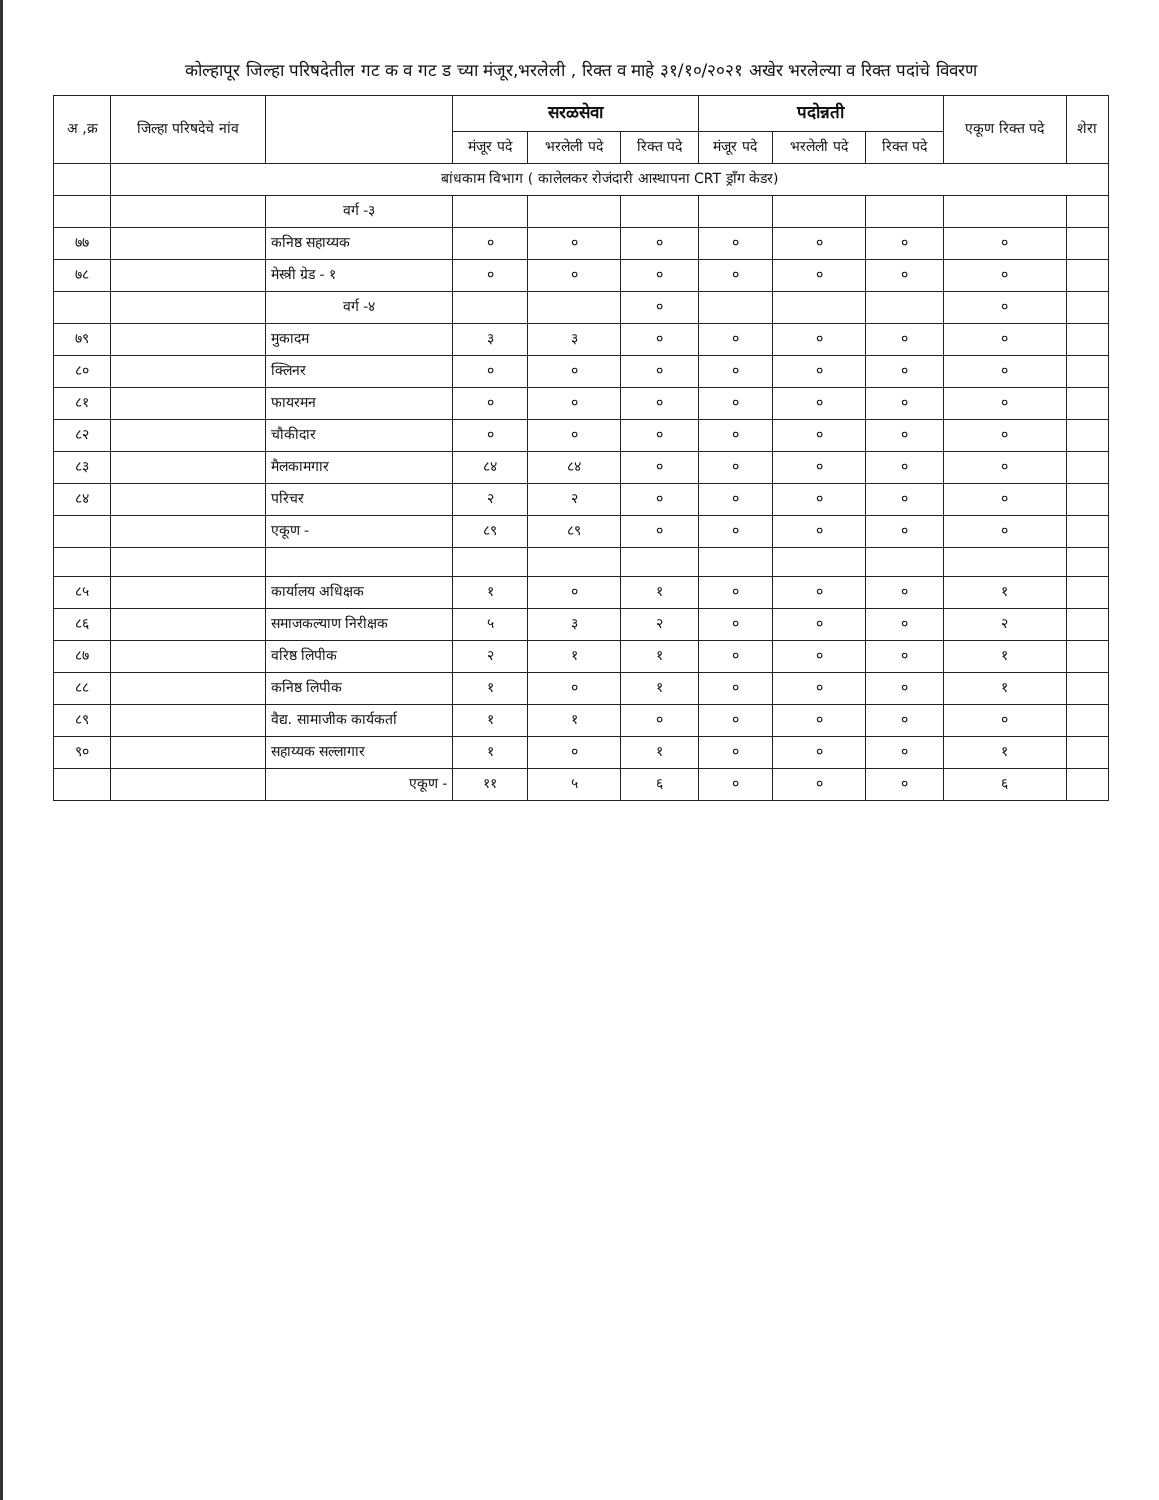कोल्हापूर जिल्हा परिषदेतील गट क व गट ड च्या मंजूर,भरलेली , रिक्त व माहे ३१/१०/२०२१ अखेर भरलेल्या व रिक्त पदांचे विवरण
| अ ,क्र | जिल्हा परिषदेचे नांव | | सरळसेवा | | | पदोन्नती | | | एकूण रिक्त पदे | शेरा |
| --- | --- | --- | --- | --- | --- | --- | --- | --- | --- | --- |
| | | | मंजूर पदे | भरलेली पदे | रिक्त पदे | मंजूर पदे | भरलेली पदे | रिक्त पदे | | |
| | बांधकाम विभाग ( कालेलकर रोजंदारी आस्थापना CRT ड्राँग केडर) | | | | | | | | | |
| | | वर्ग -३ | | | | | | | | |
| ७७ | | कनिष्ठ सहाय्यक | ० | ० | ० | ० | ० | ० | ० | |
| ७८ | | मेस्त्री ग्रेड - १ | ० | ० | ० | ० | ० | ० | ० | |
| | | वर्ग -४ | | | ० | | | | ० | |
| ७९ | | मुकादम | ३ | ३ | ० | ० | ० | ० | ० | |
| ८० | | क्लिनर | ० | ० | ० | ० | ० | ० | ० | |
| ८१ | | फायरमन | ० | ० | ० | ० | ० | ० | ० | |
| ८२ | | चौकीदार | ० | ० | ० | ० | ० | ० | ० | |
| ८३ | | मैलकामगार | ८४ | ८४ | ० | ० | ० | ० | ० | |
| ८४ | | परिचर | २ | २ | ० | ० | ० | ० | ० | |
| | | एकूण - | ८९ | ८९ | ० | ० | ० | ० | ० | |
| ८५ | | कार्यालय अधिक्षक | १ | ० | १ | ० | ० | ० | १ | |
| ८६ | | समाजकल्याण निरीक्षक | ५ | ३ | २ | ० | ० | ० | २ | |
| ८७ | | वरिष्ठ लिपीक | २ | १ | १ | ० | ० | ० | १ | |
| ८८ | | कनिष्ठ लिपीक | १ | ० | १ | ० | ० | ० | १ | |
| ८९ | | वैद्य. सामाजीक कार्यकर्ता | १ | १ | ० | ० | ० | ० | ० | |
| ९० | | सहाय्यक सल्लागार | १ | ० | १ | ० | ० | ० | १ | |
| | | एकूण - | ११ | ५ | ६ | ० | ० | ० | ६ | |